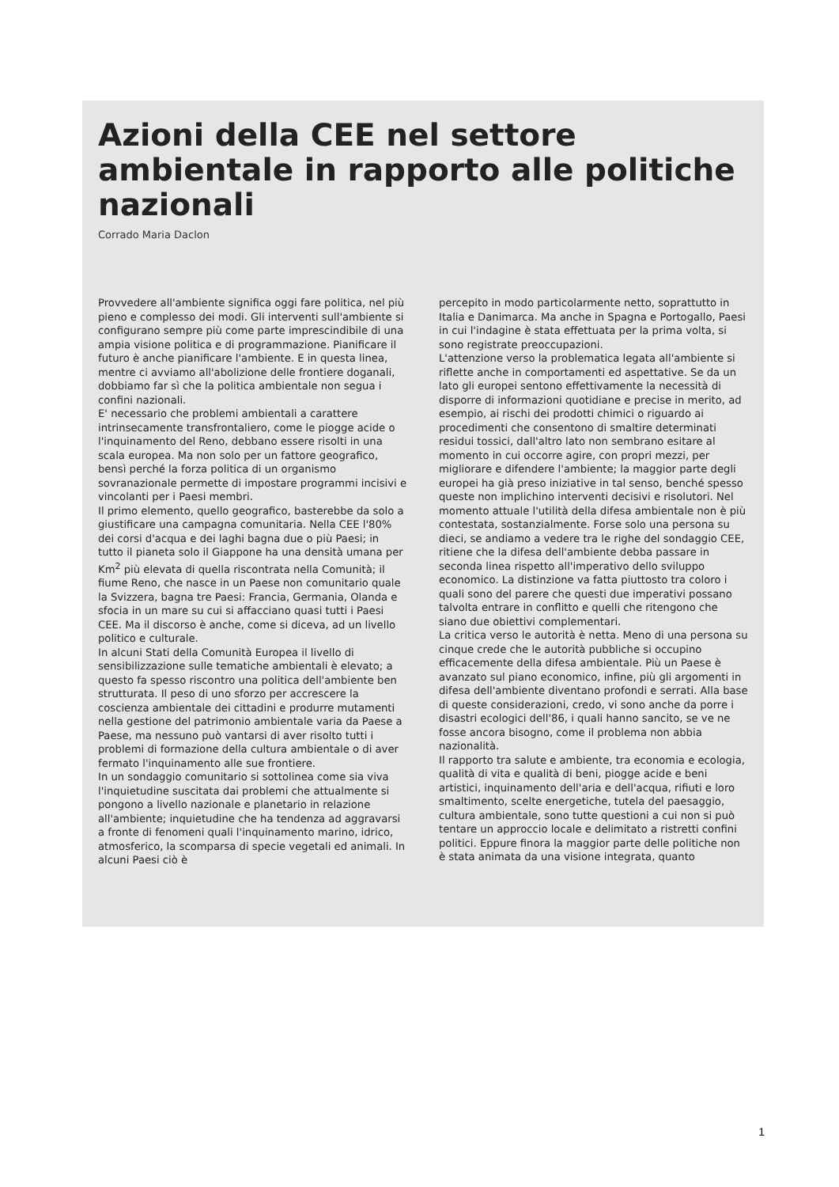Azioni della CEE nel settore ambientale in rapporto alle politiche nazionali
Corrado Maria Daclon
Provvedere all'ambiente significa oggi fare politica, nel più pieno e complesso dei modi. Gli interventi sull'ambiente si configurano sempre più come parte imprescindibile di una ampia visione politica e di programmazione. Pianificare il futuro è anche pianificare l'ambiente. E in questa linea, mentre ci avviamo all'abolizione delle frontiere doganali, dobbiamo far sì che la politica ambientale non segua i confini nazionali.
E' necessario che problemi ambientali a carattere intrinsecamente transfrontaliero, come le piogge acide o l'inquinamento del Reno, debbano essere risolti in una scala europea. Ma non solo per un fattore geografico, bensì perché la forza politica di un organismo sovranazionale permette di impostare programmi incisivi e vincolanti per i Paesi membri.
Il primo elemento, quello geografico, basterebbe da solo a giustificare una campagna comunitaria. Nella CEE l'80% dei corsi d'acqua e dei laghi bagna due o più Paesi; in tutto il pianeta solo il Giappone ha una densità umana per Km<sup>2</sup> più elevata di quella riscontrata nella Comunità; il fiume Reno, che nasce in un Paese non comunitario quale la Svizzera, bagna tre Paesi: Francia, Germania, Olanda e sfocia in un mare su cui si affacciano quasi tutti i Paesi CEE. Ma il discorso è anche, come si diceva, ad un livello politico e culturale.
In alcuni Stati della Comunità Europea il livello di sensibilizzazione sulle tematiche ambientali è elevato; a questo fa spesso riscontro una politica dell'ambiente ben strutturata. Il peso di uno sforzo per accrescere la coscienza ambientale dei cittadini e produrre mutamenti nella gestione del patrimonio ambientale varia da Paese a Paese, ma nessuno può vantarsi di aver risolto tutti i problemi di formazione della cultura ambientale o di aver fermato l'inquinamento alle sue frontiere.
In un sondaggio comunitario si sottolinea come sia viva l'inquietudine suscitata dai problemi che attualmente si pongono a livello nazionale e planetario in relazione all'ambiente; inquietudine che ha tendenza ad aggravarsi a fronte di fenomeni quali l'inquinamento marino, idrico, atmosferico, la scomparsa di specie vegetali ed animali. In alcuni Paesi ciò è
percepito in modo particolarmente netto, soprattutto in Italia e Danimarca. Ma anche in Spagna e Portogallo, Paesi in cui l'indagine è stata effettuata per la prima volta, si sono registrate preoccupazioni.
L'attenzione verso la problematica legata all'ambiente si riflette anche in comportamenti ed aspettative. Se da un lato gli europei sentono effettivamente la necessità di disporre di informazioni quotidiane e precise in merito, ad esempio, ai rischi dei prodotti chimici o riguardo ai procedimenti che consentono di smaltire determinati residui tossici, dall'altro lato non sembrano esitare al momento in cui occorre agire, con propri mezzi, per migliorare e difendere l'ambiente; la maggior parte degli europei ha già preso iniziative in tal senso, benché spesso queste non implichino interventi decisivi e risolutori. Nel momento attuale l'utilità della difesa ambientale non è più contestata, sostanzialmente. Forse solo una persona su dieci, se andiamo a vedere tra le righe del sondaggio CEE, ritiene che la difesa dell'ambiente debba passare in seconda linea rispetto all'imperativo dello sviluppo economico. La distinzione va fatta piuttosto tra coloro i quali sono del parere che questi due imperativi possano talvolta entrare in conflitto e quelli che ritengono che siano due obiettivi complementari.
La critica verso le autorità è netta. Meno di una persona su cinque crede che le autorità pubbliche si occupino efficacemente della difesa ambientale. Più un Paese è avanzato sul piano economico, infine, più gli argomenti in difesa dell'ambiente diventano profondi e serrati. Alla base di queste considerazioni, credo, vi sono anche da porre i disastri ecologici dell'86, i quali hanno sancito, se ve ne fosse ancora bisogno, come il problema non abbia nazionalità.
Il rapporto tra salute e ambiente, tra economia e ecologia, qualità di vita e qualità di beni, piogge acide e beni artistici, inquinamento dell'aria e dell'acqua, rifiuti e loro smaltimento, scelte energetiche, tutela del paesaggio, cultura ambientale, sono tutte questioni a cui non si può tentare un approccio locale e delimitato a ristretti confini politici. Eppure finora la maggior parte delle politiche non è stata animata da una visione integrata, quanto
1